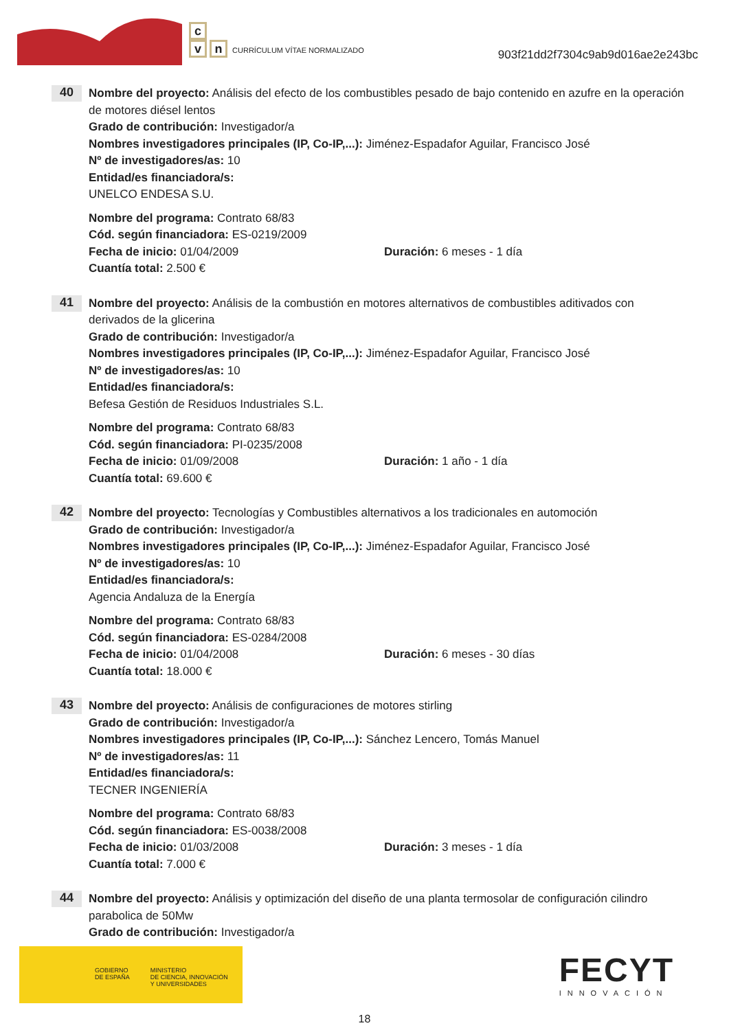c
vn CURRÍCULUM VÍTAE NORMALIZADO
903f21dd2f7304c9ab9d016ae2e243bc
40
Nombre del proyecto: Análisis del efecto de los combustibles pesado de bajo contenido en azufre en la operación de motores diésel lentos
Grado de contribución: Investigador/a
Nombres investigadores principales (IP, Co-IP,...): Jiménez-Espadafor Aguilar, Francisco José
Nº de investigadores/as: 10
Entidad/es financiadora/s:
UNELCO ENDESA S.U.
Nombre del programa: Contrato 68/83
Cód. según financiadora: ES-0219/2009
Fecha de inicio: 01/04/2009 Duración: 6 meses - 1 día
Cuantía total: 2.500 €
41
Nombre del proyecto: Análisis de la combustión en motores alternativos de combustibles aditivados con derivados de la glicerina
Grado de contribución: Investigador/a
Nombres investigadores principales (IP, Co-IP,...): Jiménez-Espadafor Aguilar, Francisco José
Nº de investigadores/as: 10
Entidad/es financiadora/s:
Befesa Gestión de Residuos Industriales S.L.
Nombre del programa: Contrato 68/83
Cód. según financiadora: PI-0235/2008
Fecha de inicio: 01/09/2008 Duración: 1 año - 1 día
Cuantía total: 69.600 €
42
Nombre del proyecto: Tecnologías y Combustibles alternativos a los tradicionales en automoción
Grado de contribución: Investigador/a
Nombres investigadores principales (IP, Co-IP,...): Jiménez-Espadafor Aguilar, Francisco José
Nº de investigadores/as: 10
Entidad/es financiadora/s:
Agencia Andaluza de la Energía
Nombre del programa: Contrato 68/83
Cód. según financiadora: ES-0284/2008
Fecha de inicio: 01/04/2008 Duración: 6 meses - 30 días
Cuantía total: 18.000 €
43
Nombre del proyecto: Análisis de configuraciones de motores stirling
Grado de contribución: Investigador/a
Nombres investigadores principales (IP, Co-IP,...): Sánchez Lencero, Tomás Manuel
Nº de investigadores/as: 11
Entidad/es financiadora/s:
TECNER INGENIERÍA
Nombre del programa: Contrato 68/83
Cód. según financiadora: ES-0038/2008
Fecha de inicio: 01/03/2008 Duración: 3 meses - 1 día
Cuantía total: 7.000 €
44
Nombre del proyecto: Análisis y optimización del diseño de una planta termosolar de configuración cilindro parabolica de 50Mw
Grado de contribución: Investigador/a
GOBIERNO
DE ESPAÑA
MINISTERIO
DE CIENCIA, INNOVACIÓN
Y UNIVERSIDADES
FECYT
INNOVACIÓN
18